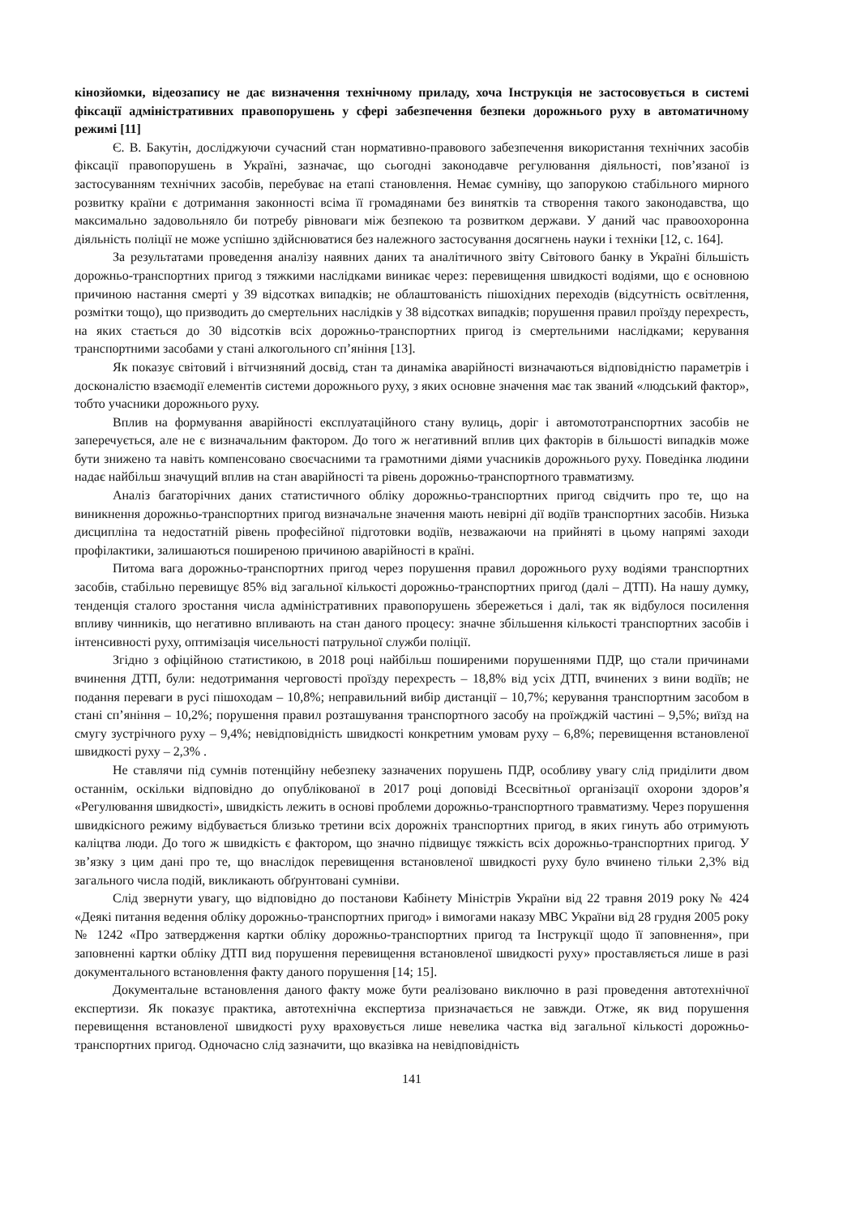кінозйомки, відеозапису не дає визначення технічному приладу, хоча Інструкція не застосовується в системі фіксації адміністративних правопорушень у сфері забезпечення безпеки дорожнього руху в автоматичному режимі [11]
Є. В. Бакутін, досліджуючи сучасний стан нормативно-правового забезпечення використання технічних засобів фіксації правопорушень в Україні, зазначає, що сьогодні законодавче регулювання діяльності, пов’язаної із застосуванням технічних засобів, перебуває на етапі становлення. Немає сумніву, що запорукою стабільного мирного розвитку країни є дотримання законності всіма її громадянами без винятків та створення такого законодавства, що максимально задовольняло би потребу рівноваги між безпекою та розвитком держави. У даний час правоохоронна діяльність поліції не може успішно здійснюватися без належного застосування досягнень науки і техніки [12, с. 164].
За результатами проведення аналізу наявних даних та аналітичного звіту Світового банку в Україні більшість дорожньо-транспортних пригод з тяжкими наслідками виникає через: перевищення швидкості водіями, що є основною причиною настання смерті у 39 відсотках випадків; не облаштованість пішохідних переходів (відсутність освітлення, розмітки тощо), що призводить до смертельних наслідків у 38 відсотках випадків; порушення правил проїзду перехресть, на яких стається до 30 відсотків всіх дорожньо-транспортних пригод із смертельними наслідками; керування транспортними засобами у стані алкогольного сп’яніння [13].
Як показує світовий і вітчизняний досвід, стан та динаміка аварійності визначаються відповідністю параметрів і досконалістю взаємодії елементів системи дорожнього руху, з яких основне значення має так званий «людський фактор», тобто учасники дорожнього руху.
Вплив на формування аварійності експлуатаційного стану вулиць, доріг і автомототранспортних засобів не заперечується, але не є визначальним фактором. До того ж негативний вплив цих факторів в більшості випадків може бути знижено та навіть компенсовано своєчасними та грамотними діями учасників дорожнього руху. Поведінка людини надає найбільш значущий вплив на стан аварійності та рівень дорожньо-транспортного травматизму.
Аналіз багаторічних даних статистичного обліку дорожньо-транспортних пригод свідчить про те, що на виникнення дорожньо-транспортних пригод визначальне значення мають невірні дії водіїв транспортних засобів. Низька дисципліна та недостатній рівень професійної підготовки водіїв, незважаючи на прийняті в цьому напрямі заходи профілактики, залишаються поширеною причиною аварійності в країні.
Питома вага дорожньо-транспортних пригод через порушення правил дорожнього руху водіями транспортних засобів, стабільно перевищує 85% від загальної кількості дорожньо-транспортних пригод (далі – ДТП). На нашу думку, тенденція сталого зростання числа адміністративних правопорушень збережеться і далі, так як відбулося посилення впливу чинників, що негативно впливають на стан даного процесу: значне збільшення кількості транспортних засобів і інтенсивності руху, оптимізація чисельності патрульної служби поліції.
Згідно з офіційною статистикою, в 2018 році найбільш поширеними порушеннями ПДР, що стали причинами вчинення ДТП, були: недотримання черговості проїзду перехресть – 18,8% від усіх ДТП, вчинених з вини водіїв; не подання переваги в русі пішоходам – 10,8%; неправильний вибір дистанції – 10,7%; керування транспортним засобом в стані сп’яніння – 10,2%; порушення правил розташування транспортного засобу на проїжджій частині – 9,5%; виїзд на смугу зустрічного руху – 9,4%; невідповідність швидкості конкретним умовам руху – 6,8%; перевищення встановленої швидкості руху – 2,3% .
Не ставлячи під сумнів потенційну небезпеку зазначених порушень ПДР, особливу увагу слід приділити двом останнім, оскільки відповідно до опублікованої в 2017 році доповіді Всесвітньої організації охорони здоров’я «Регулювання швидкості», швидкість лежить в основі проблеми дорожньо-транспортного травматизму. Через порушення швидкісного режиму відбувається близько третини всіх дорожніх транспортних пригод, в яких гинуть або отримують каліцтва люди. До того ж швидкість є фактором, що значно підвищує тяжкість всіх дорожньо-транспортних пригод. У зв’язку з цим дані про те, що внаслідок перевищення встановленої швидкості руху було вчинено тільки 2,3% від загального числа подій, викликають обґрунтовані сумніви.
Слід звернути увагу, що відповідно до постанови Кабінету Міністрів України від 22 травня 2019 року № 424 «Деякі питання ведення обліку дорожньо-транспортних пригод» і вимогами наказу МВС України від 28 грудня 2005 року № 1242 «Про затвердження картки обліку дорожньо-транспортних пригод та Інструкції щодо її заповнення», при заповненні картки обліку ДТП вид порушення перевищення встановленої швидкості руху» проставляється лише в разі документального встановлення факту даного порушення [14; 15].
Документальне встановлення даного факту може бути реалізовано виключно в разі проведення автотехнічної експертизи. Як показує практика, автотехнічна експертиза призначається не завжди. Отже, як вид порушення перевищення встановленої швидкості руху враховується лише невелика частка від загальної кількості дорожньо-транспортних пригод. Одночасно слід зазначити, що вказівка на невідповідність
141